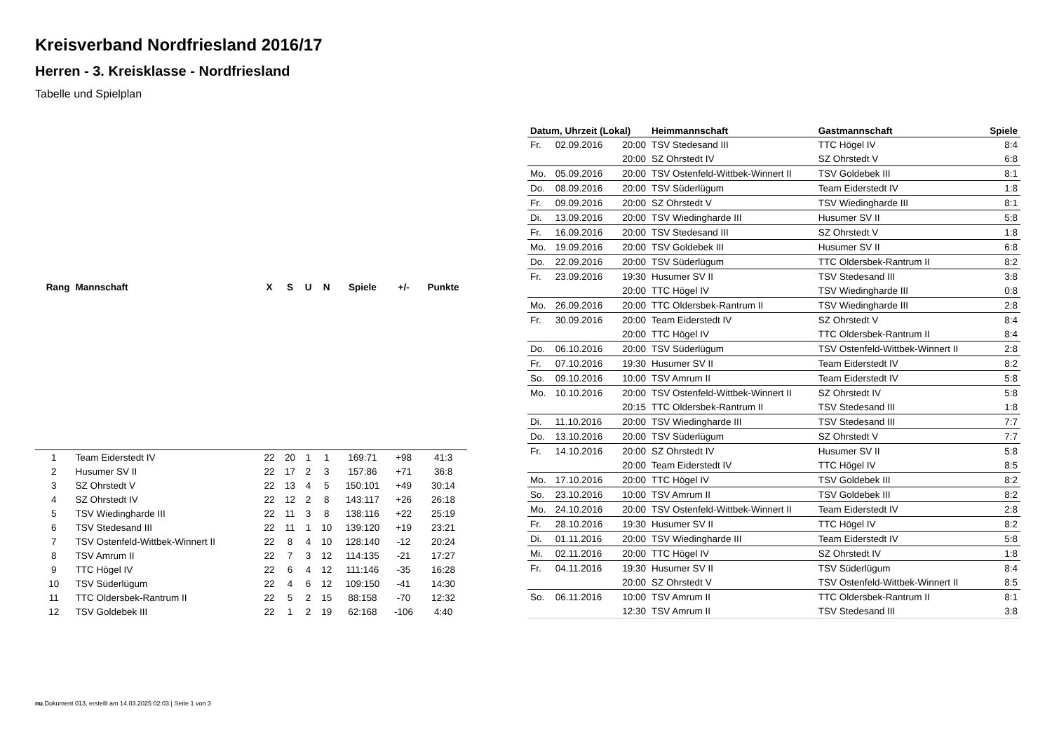Kreisverband Nordfriesland 2016/17
Herren - 3. Kreisklasse - Nordfriesland
Tabelle und Spielplan
| Rang | Mannschaft | X | S | U | N | Spiele | +/- | Punkte |
| --- | --- | --- | --- | --- | --- | --- | --- | --- |
| 1 | Team Eiderstedt IV | 22 | 20 | 1 | 1 | 169:71 | +98 | 41:3 |
| 2 | Husumer SV II | 22 | 17 | 2 | 3 | 157:86 | +71 | 36:8 |
| 3 | SZ Ohrstedt V | 22 | 13 | 4 | 5 | 150:101 | +49 | 30:14 |
| 4 | SZ Ohrstedt IV | 22 | 12 | 2 | 8 | 143:117 | +26 | 26:18 |
| 5 | TSV Wiedingharde III | 22 | 11 | 3 | 8 | 138:116 | +22 | 25:19 |
| 6 | TSV Stedesand III | 22 | 11 | 1 | 10 | 139:120 | +19 | 23:21 |
| 7 | TSV Ostenfeld-Wittbek-Winnert II | 22 | 8 | 4 | 10 | 128:140 | -12 | 20:24 |
| 8 | TSV Amrum II | 22 | 7 | 3 | 12 | 114:135 | -21 | 17:27 |
| 9 | TTC Högel IV | 22 | 6 | 4 | 12 | 111:146 | -35 | 16:28 |
| 10 | TSV Süderlügum | 22 | 4 | 6 | 12 | 109:150 | -41 | 14:30 |
| 11 | TTC Oldersbek-Rantrum II | 22 | 5 | 2 | 15 | 88:158 | -70 | 12:32 |
| 12 | TSV Goldebek III | 22 | 1 | 2 | 19 | 62:168 | -106 | 4:40 |
| Datum, Uhrzeit (Lokal) | | | Heimmannschaft | Gastmannschaft | Spiele |
| --- | --- | --- | --- | --- | --- |
| Fr. | 02.09.2016 | 20:00 | TSV Stedesand III | TTC Högel IV | 8:4 |
| | | 20:00 | SZ Ohrstedt IV | SZ Ohrstedt V | 6:8 |
| Mo. | 05.09.2016 | 20:00 | TSV Ostenfeld-Wittbek-Winnert II | TSV Goldebek III | 8:1 |
| Do. | 08.09.2016 | 20:00 | TSV Süderlügum | Team Eiderstedt IV | 1:8 |
| Fr. | 09.09.2016 | 20:00 | SZ Ohrstedt V | TSV Wiedingharde III | 8:1 |
| Di. | 13.09.2016 | 20:00 | TSV Wiedingharde III | Husumer SV II | 5:8 |
| Fr. | 16.09.2016 | 20:00 | TSV Stedesand III | SZ Ohrstedt V | 1:8 |
| Mo. | 19.09.2016 | 20:00 | TSV Goldebek III | Husumer SV II | 6:8 |
| Do. | 22.09.2016 | 20:00 | TSV Süderlügum | TTC Oldersbek-Rantrum II | 8:2 |
| Fr. | 23.09.2016 | 19:30 | Husumer SV II | TSV Stedesand III | 3:8 |
| | | 20:00 | TTC Högel IV | TSV Wiedingharde III | 0:8 |
| Mo. | 26.09.2016 | 20:00 | TTC Oldersbek-Rantrum II | TSV Wiedingharde III | 2:8 |
| Fr. | 30.09.2016 | 20:00 | Team Eiderstedt IV | SZ Ohrstedt V | 8:4 |
| | | 20:00 | TTC Högel IV | TTC Oldersbek-Rantrum II | 8:4 |
| Do. | 06.10.2016 | 20:00 | TSV Süderlügum | TSV Ostenfeld-Wittbek-Winnert II | 2:8 |
| Fr. | 07.10.2016 | 19:30 | Husumer SV II | Team Eiderstedt IV | 8:2 |
| So. | 09.10.2016 | 10:00 | TSV Amrum II | Team Eiderstedt IV | 5:8 |
| Mo. | 10.10.2016 | 20:00 | TSV Ostenfeld-Wittbek-Winnert II | SZ Ohrstedt IV | 5:8 |
| | | 20:15 | TTC Oldersbek-Rantrum II | TSV Stedesand III | 1:8 |
| Di. | 11.10.2016 | 20:00 | TSV Wiedingharde III | TSV Stedesand III | 7:7 |
| Do. | 13.10.2016 | 20:00 | TSV Süderlügum | SZ Ohrstedt V | 7:7 |
| Fr. | 14.10.2016 | 20:00 | SZ Ohrstedt IV | Husumer SV II | 5:8 |
| | | 20:00 | Team Eiderstedt IV | TTC Högel IV | 8:5 |
| Mo. | 17.10.2016 | 20:00 | TTC Högel IV | TSV Goldebek III | 8:2 |
| So. | 23.10.2016 | 10:00 | TSV Amrum II | TSV Goldebek III | 8:2 |
| Mo. | 24.10.2016 | 20:00 | TSV Ostenfeld-Wittbek-Winnert II | Team Eiderstedt IV | 2:8 |
| Fr. | 28.10.2016 | 19:30 | Husumer SV II | TTC Högel IV | 8:2 |
| Di. | 01.11.2016 | 20:00 | TSV Wiedingharde III | Team Eiderstedt IV | 5:8 |
| Mi. | 02.11.2016 | 20:00 | TTC Högel IV | SZ Ohrstedt IV | 1:8 |
| Fr. | 04.11.2016 | 19:30 | Husumer SV II | TSV Süderlügum | 8:4 |
| | | 20:00 | SZ Ohrstedt V | TSV Ostenfeld-Wittbek-Winnert II | 8:5 |
| So. | 06.11.2016 | 10:00 | TSV Amrum II | TTC Oldersbek-Rantrum II | 8:1 |
| | | 12:30 | TSV Amrum II | TSV Stedesand III | 3:8 |
nu.Dokument 013, erstellt am 14.03.2025 02:03 | Seite 1 von 3